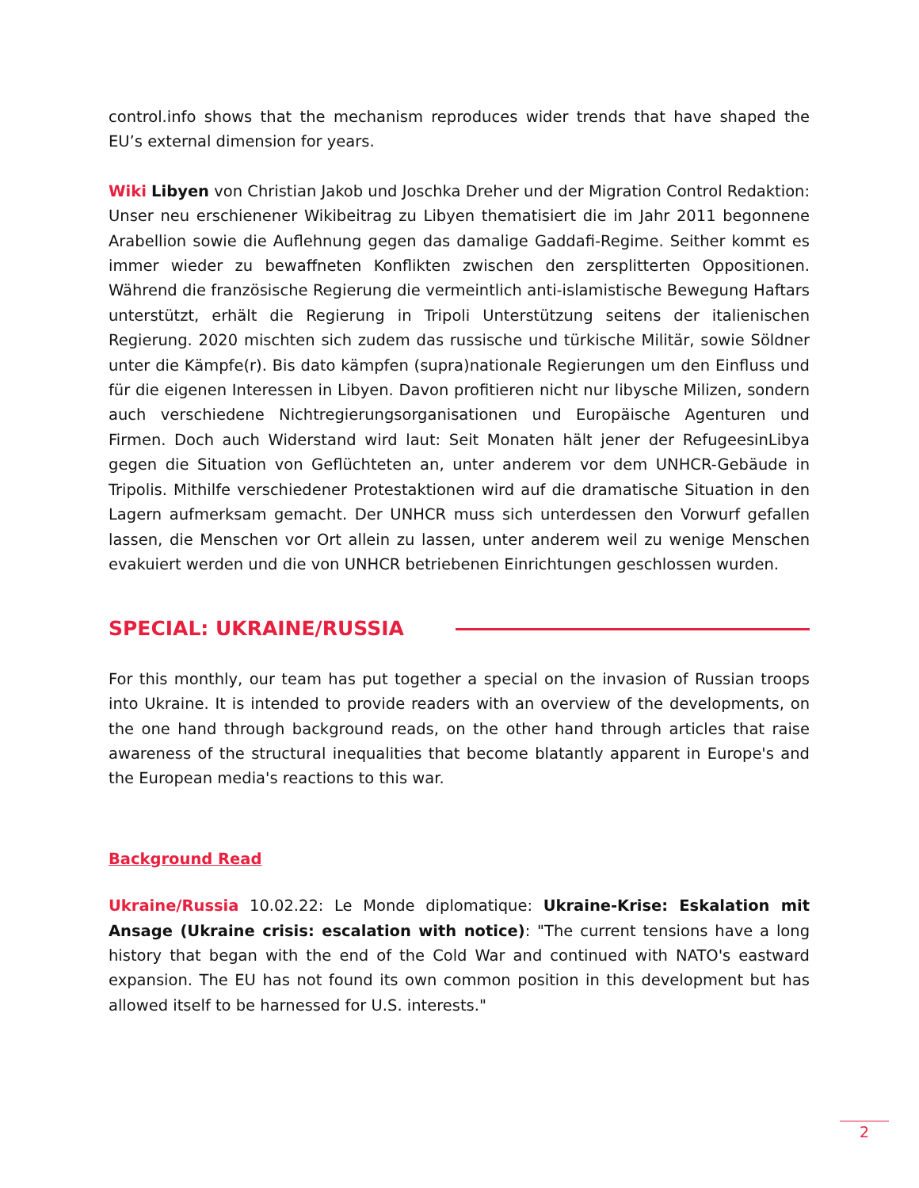control.info shows that the mechanism reproduces wider trends that have shaped the EU’s external dimension for years.
Wiki Libyen von Christian Jakob und Joschka Dreher und der Migration Control Redaktion: Unser neu erschienener Wikibeitrag zu Libyen thematisiert die im Jahr 2011 begonnene Arabellion sowie die Auflehnung gegen das damalige Gaddafi-Regime. Seither kommt es immer wieder zu bewaffneten Konflikten zwischen den zersplitterten Oppositionen. Während die französische Regierung die vermeintlich anti-islamistische Bewegung Haftars unterstützt, erhält die Regierung in Tripoli Unterstützung seitens der italienischen Regierung. 2020 mischten sich zudem das russische und türkische Militär, sowie Söldner unter die Kämpfe(r). Bis dato kämpfen (supra)nationale Regierungen um den Einfluss und für die eigenen Interessen in Libyen. Davon profitieren nicht nur libysche Milizen, sondern auch verschiedene Nichtregierungsorganisationen und Europäische Agenturen und Firmen. Doch auch Widerstand wird laut: Seit Monaten hält jener der RefugeesinLibya gegen die Situation von Geflüchteten an, unter anderem vor dem UNHCR-Gebäude in Tripolis. Mithilfe verschiedener Protestaktionen wird auf die dramatische Situation in den Lagern aufmerksam gemacht. Der UNHCR muss sich unterdessen den Vorwurf gefallen lassen, die Menschen vor Ort allein zu lassen, unter anderem weil zu wenige Menschen evakuiert werden und die von UNHCR betriebenen Einrichtungen geschlossen wurden.
SPECIAL: UKRAINE/RUSSIA
For this monthly, our team has put together a special on the invasion of Russian troops into Ukraine. It is intended to provide readers with an overview of the developments, on the one hand through background reads, on the other hand through articles that raise awareness of the structural inequalities that become blatantly apparent in Europe's and the European media's reactions to this war.
Background Read
Ukraine/Russia 10.02.22: Le Monde diplomatique: Ukraine-Krise: Eskalation mit Ansage (Ukraine crisis: escalation with notice): "The current tensions have a long history that began with the end of the Cold War and continued with NATO's eastward expansion. The EU has not found its own common position in this development but has allowed itself to be harnessed for U.S. interests."
2